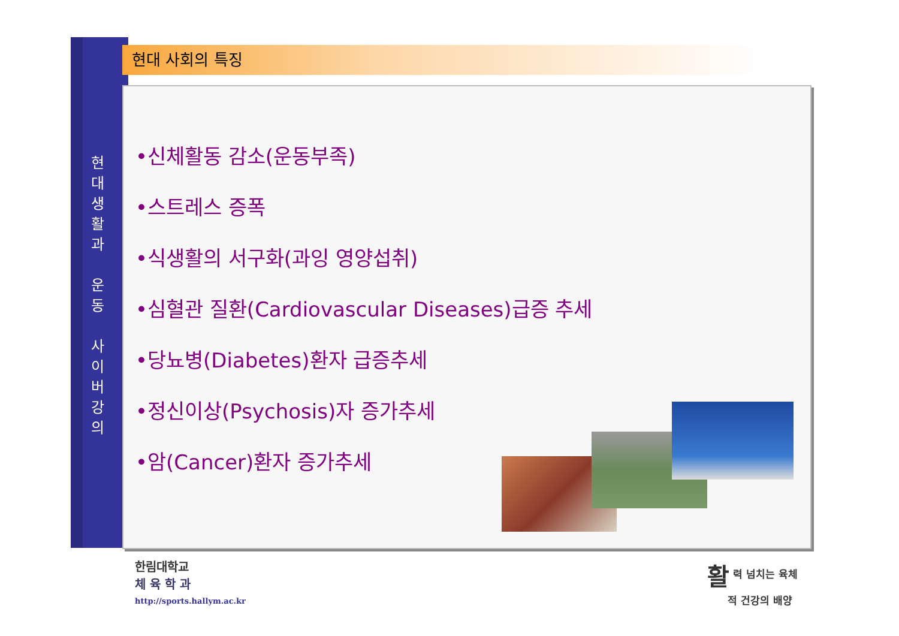현
대
생
활
과
운
동
사
이
버
강
의
현대 사회의 특징
•신체활동 감소(운동부족)
•스트레스 증폭
•식생활의 서구화(과잉 영양섭취)
•심혈관 질환(Cardiovascular Diseases)급증 추세
•당뇨병(Diabetes)환자 급증추세
•정신이상(Psychosis)자 증가추세
•암(Cancer)환자 증가추세
한림대학교
체 육 학 과
http://sports.hallym.ac.kr
활 력 넘치는 육체
　　적 건강의 배양